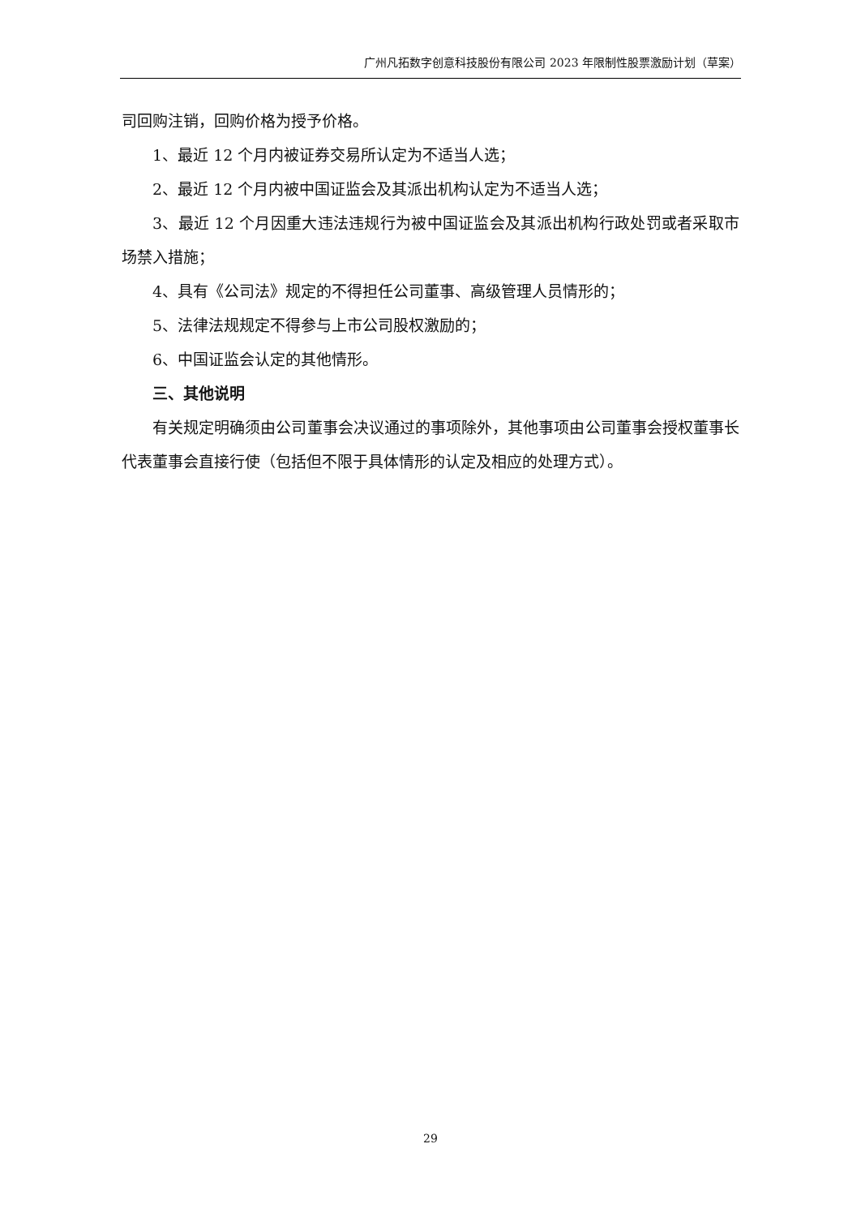广州凡拓数字创意科技股份有限公司 2023 年限制性股票激励计划（草案）
司回购注销，回购价格为授予价格。
1、最近 12 个月内被证券交易所认定为不适当人选；
2、最近 12 个月内被中国证监会及其派出机构认定为不适当人选；
3、最近 12 个月因重大违法违规行为被中国证监会及其派出机构行政处罚或者采取市场禁入措施；
4、具有《公司法》规定的不得担任公司董事、高级管理人员情形的；
5、法律法规规定不得参与上市公司股权激励的；
6、中国证监会认定的其他情形。
三、其他说明
有关规定明确须由公司董事会决议通过的事项除外，其他事项由公司董事会授权董事长代表董事会直接行使（包括但不限于具体情形的认定及相应的处理方式）。
29